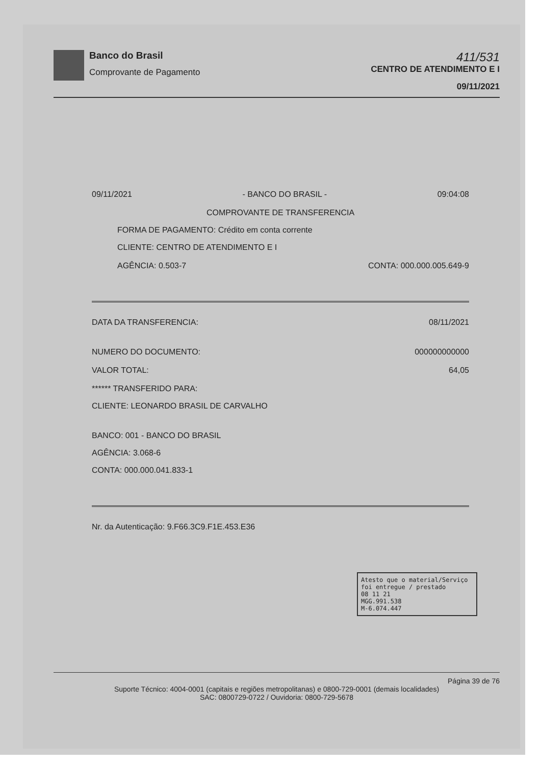Banco do Brasil
Comprovante de Pagamento
411/531
CENTRO DE ATENDIMENTO E I
09/11/2021
09/11/2021 - BANCO DO BRASIL - 09:04:08
COMPROVANTE DE TRANSFERENCIA
FORMA DE PAGAMENTO: Crédito em conta corrente
CLIENTE: CENTRO DE ATENDIMENTO E I
AGÊNCIA: 0.503-7 CONTA: 000.000.005.649-9
DATA DA TRANSFERENCIA: 08/11/2021
NUMERO DO DOCUMENTO: 000000000000
VALOR TOTAL: 64,05
****** TRANSFERIDO PARA:
CLIENTE: LEONARDO BRASIL DE CARVALHO
BANCO: 001 - BANCO DO BRASIL
AGÊNCIA: 3.068-6
CONTA: 000.000.041.833-1
Nr. da Autenticação: 9.F66.3C9.F1E.453.E36
Atesto que o material/Serviço foi entregue / prestado
08 11 21
MGG.991.538
M-6.074.447
Página 39 de 76
Suporte Técnico: 4004-0001 (capitais e regiões metropolitanas) e 0800-729-0001 (demais localidades)
SAC: 0800729-0722 / Ouvidoria: 0800-729-5678